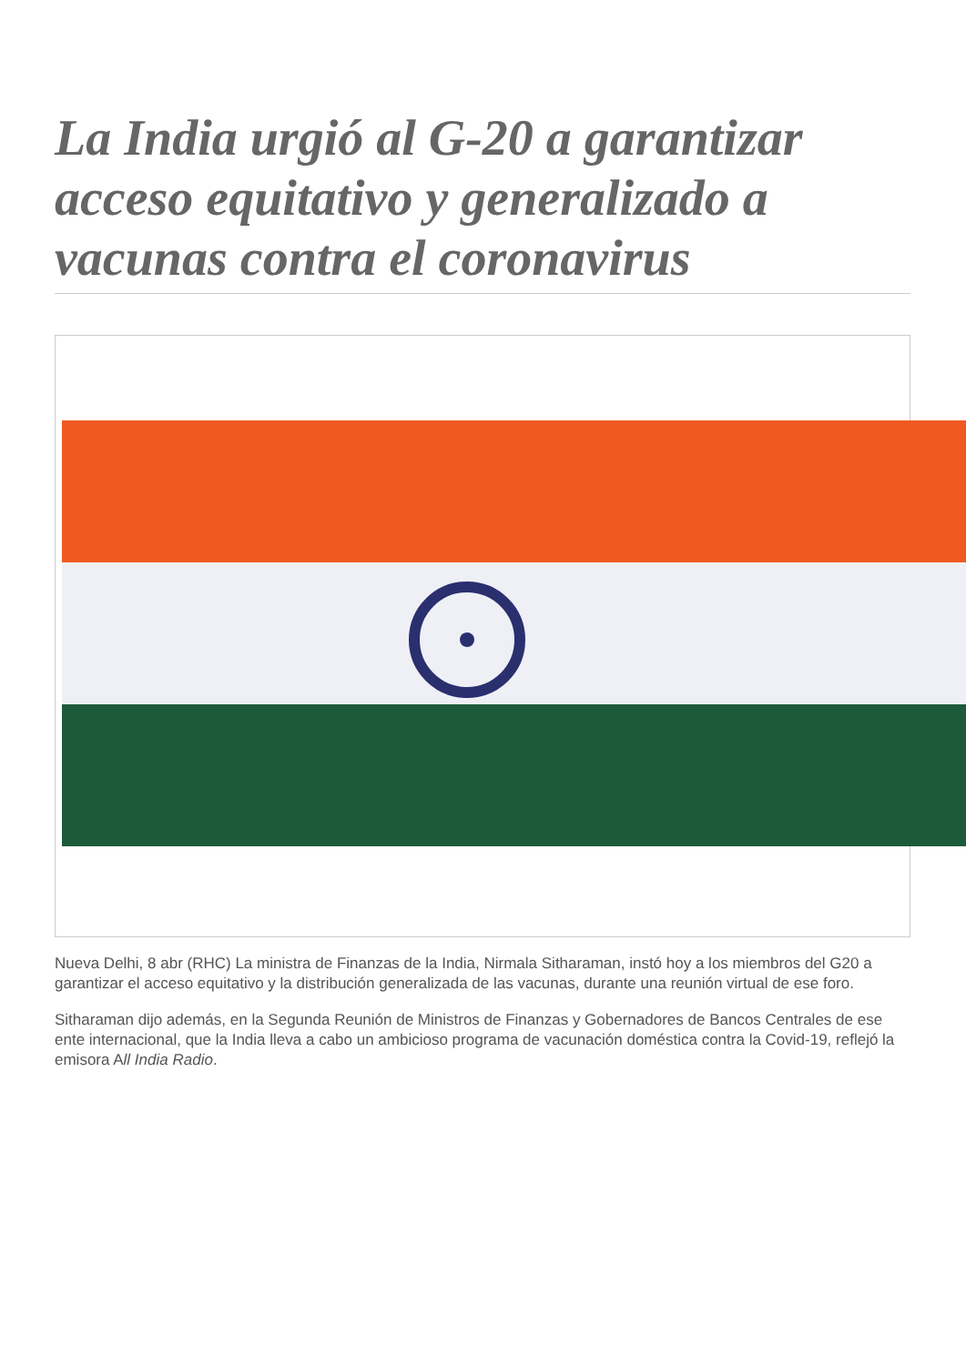La India urgió al G-20 a garantizar acceso equitativo y generalizado a vacunas contra el coronavirus
Nueva Delhi, 8 abr (RHC) La ministra de Finanzas de la India, Nirmala Sitharaman, instó hoy a los miembros del G20 a garantizar el acceso equitativo y la distribución generalizada de las vacunas, durante una reunión virtual de ese foro.
Sitharaman dijo además, en la Segunda Reunión de Ministros de Finanzas y Gobernadores de Bancos Centrales de ese ente internacional, que la India lleva a cabo un ambicioso programa de vacunación doméstica contra la Covid-19, reflejó la emisora All India Radio.